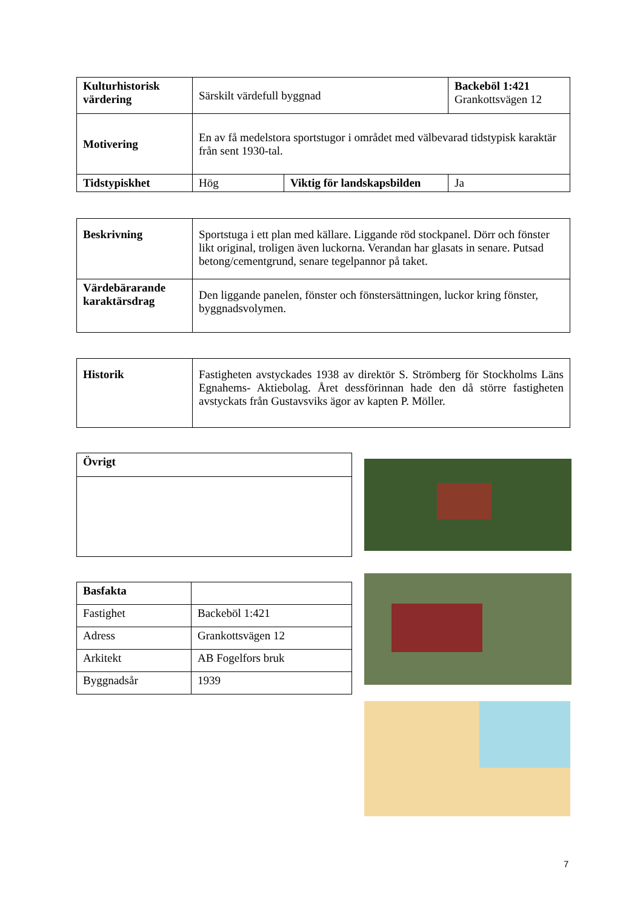| Kulturhistorisk värdering | Särskilt värdefull byggnad | | Backeböl 1:421 Grankottsvägen 12 |
| Motivering | En av få medelstora sportstugor i området med välbevarad tidstypisk karaktär från sent 1930-tal. | | |
| Tidstypiskhet | Hög | Viktig för landskapsbilden | Ja |
| Beskrivning | Sportstuga i ett plan med källare. Liggande röd stockpanel. Dörr och fönster likt original, troligen även luckorna. Verandan har glasats in senare. Putsad betong/cementgrund, senare tegelpannor på taket. |
| Värdebärarande karaktärsdrag | Den liggande panelen, fönster och fönstersättningen, luckor kring fönster, byggnadsvolymen. |
| Historik | Fastigheten avstyckades 1938 av direktör S. Strömberg för Stockholms Läns Egnahems- Aktiebolag. Året dessförinnan hade den då större fastigheten avstyckats från Gustavsviks ägor av kapten P. Möller. |
| Övrigt |
| Basfakta | |
| Fastighet | Backeböl 1:421 |
| Adress | Grankottsvägen 12 |
| Arkitekt | AB Fogelfors bruk |
| Byggnadsår | 1939 |
7